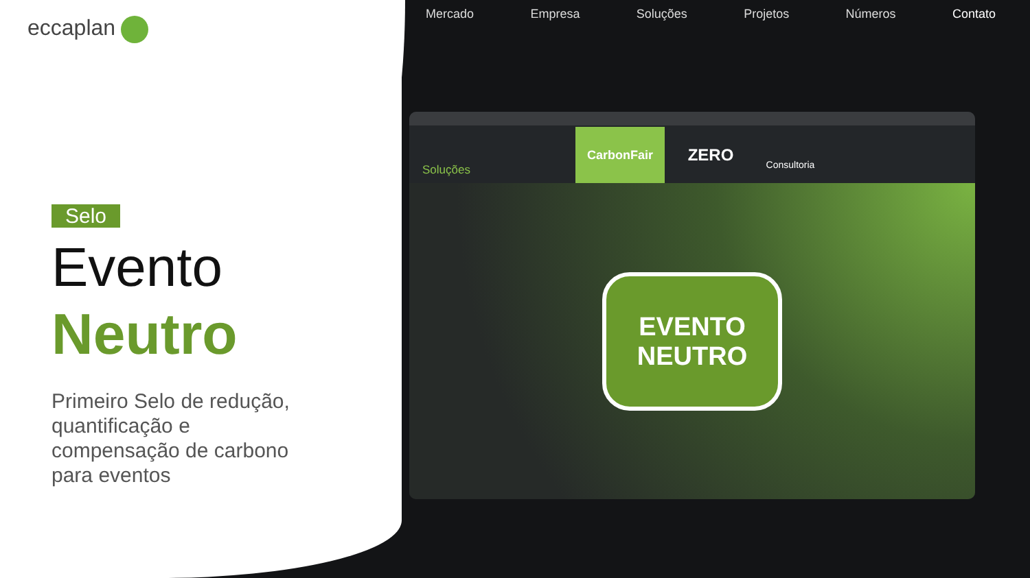eccaplan
Selo
Evento
Neutro
Primeiro Selo de redução, quantificação e compensação de carbono para eventos
Mercado Empresa Soluções Projetos Números Contato
Soluções
CarbonFair ZERO Consultoria
EVENTO
NEUTRO